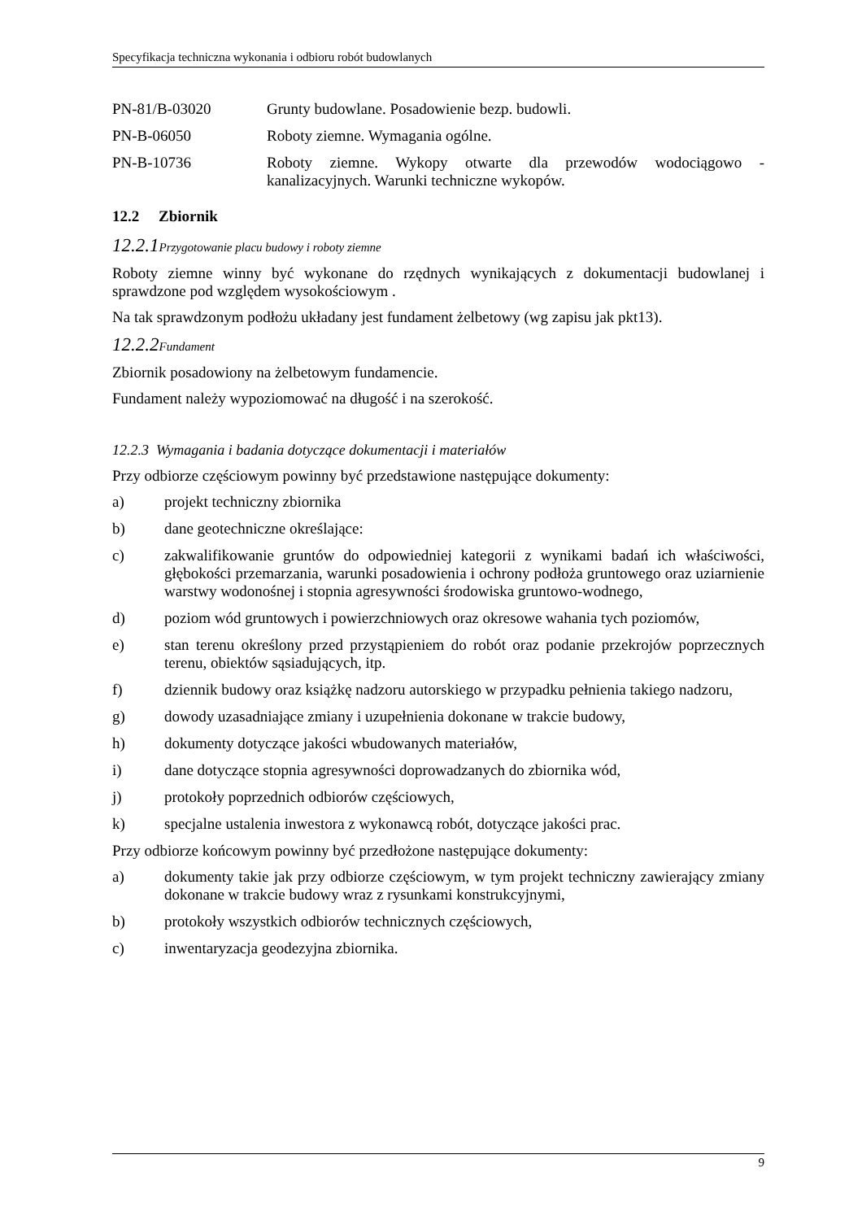Specyfikacja techniczna wykonania i odbioru robót budowlanych
PN-81/B-03020 Grunty budowlane. Posadowienie bezp. budowli.
PN-B-06050 Roboty ziemne. Wymagania ogólne.
PN-B-10736 Roboty ziemne. Wykopy otwarte dla przewodów wodociągowo - kanalizacyjnych. Warunki techniczne wykopów.
12.2 Zbiornik
12.2.1 Przygotowanie placu budowy i roboty ziemne
Roboty ziemne winny być wykonane do rzędnych wynikających z dokumentacji budowlanej i sprawdzone pod względem wysokościowym .
Na tak sprawdzonym podłożu układany jest fundament żelbetowy (wg zapisu jak pkt13).
12.2.2 Fundament
Zbiornik posadowiony na żelbetowym fundamencie.
Fundament należy wypoziomować na długość i na szerokość.
12.2.3 Wymagania i badania dotyczące dokumentacji i materiałów
Przy odbiorze częściowym powinny być przedstawione następujące dokumenty:
a) projekt techniczny zbiornika
b) dane geotechniczne określające:
c) zakwalifikowanie gruntów do odpowiedniej kategorii z wynikami badań ich właściwości, głębokości przemarzania, warunki posadowienia i ochrony podłoża gruntowego oraz uziarnienie warstwy wodonośnej i stopnia agresywności środowiska gruntowo-wodnego,
d) poziom wód gruntowych i powierzchniowych oraz okresowe wahania tych poziomów,
e) stan terenu określony przed przystąpieniem do robót oraz podanie przekrojów poprzecznych terenu, obiektów sąsiadujących, itp.
f) dziennik budowy oraz książkę nadzoru autorskiego w przypadku pełnienia takiego nadzoru,
g) dowody uzasadniające zmiany i uzupełnienia dokonane w trakcie budowy,
h) dokumenty dotyczące jakości wbudowanych materiałów,
i) dane dotyczące stopnia agresywności doprowadzanych do zbiornika wód,
j) protokoły poprzednich odbiorów częściowych,
k) specjalne ustalenia inwestora z wykonawcą robót, dotyczące jakości prac.
Przy odbiorze końcowym powinny być przedłożone następujące dokumenty:
a) dokumenty takie jak przy odbiorze częściowym, w tym projekt techniczny zawierający zmiany dokonane w trakcie budowy wraz z rysunkami konstrukcyjnymi,
b) protokoły wszystkich odbiorów technicznych częściowych,
c) inwentaryzacja geodezyjna zbiornika.
9